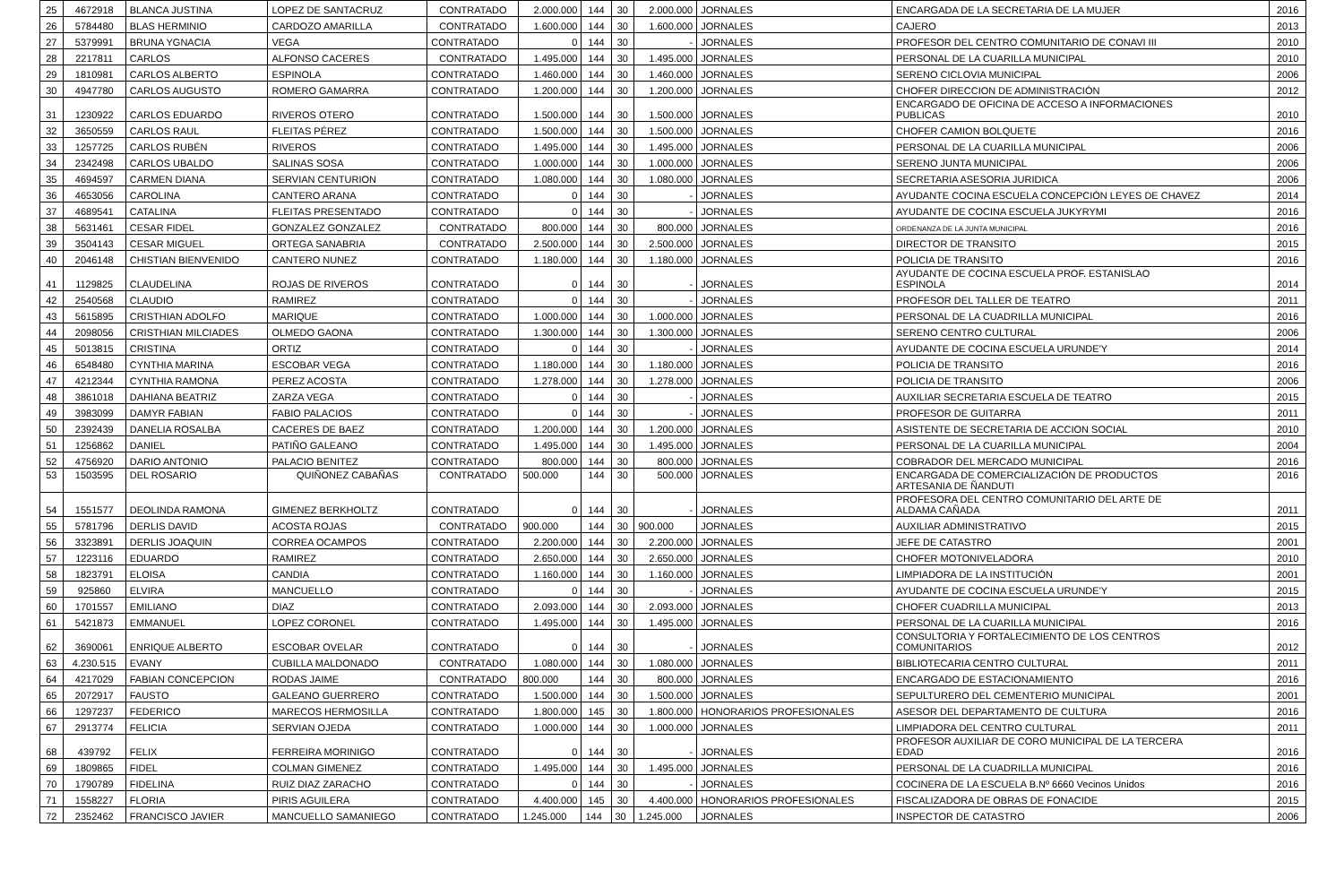| 25 | 4672918 | BLANCA JUSTINA | LOPEZ DE SANTACRUZ | CONTRATADO | 2.000.000 | 144 | 30 | 2.000.000 | JORNALES | ENCARGADA DE LA SECRETARIA DE LA MUJER | 2016 |
| 26 | 5784480 | BLAS HERMINIO | CARDOZO AMARILLA | CONTRATADO | 1.600.000 | 144 | 30 | 1.600.000 | JORNALES | CAJERO | 2013 |
| 27 | 5379991 | BRUNA YGNACIA | VEGA | CONTRATADO | 0 | 144 | 30 | - | JORNALES | PROFESOR DEL CENTRO COMUNITARIO DE CONAVI III | 2010 |
| 28 | 2217811 | CARLOS | ALFONSO CACERES | CONTRATADO | 1.495.000 | 144 | 30 | 1.495.000 | JORNALES | PERSONAL DE LA CUARILLA MUNICIPAL | 2010 |
| 29 | 1810981 | CARLOS ALBERTO | ESPINOLA | CONTRATADO | 1.460.000 | 144 | 30 | 1.460.000 | JORNALES | SERENO CICLOVIA MUNICIPAL | 2006 |
| 30 | 4947780 | CARLOS AUGUSTO | ROMERO GAMARRA | CONTRATADO | 1.200.000 | 144 | 30 | 1.200.000 | JORNALES | CHOFER DIRECCION DE ADMINISTRACIÓN | 2012 |
| 31 | 1230922 | CARLOS EDUARDO | RIVEROS OTERO | CONTRATADO | 1.500.000 | 144 | 30 | 1.500.000 | JORNALES | ENCARGADO DE OFICINA DE ACCESO A INFORMACIONES PUBLICAS | 2010 |
| 32 | 3650559 | CARLOS RAUL | FLEITAS PÉREZ | CONTRATADO | 1.500.000 | 144 | 30 | 1.500.000 | JORNALES | CHOFER CAMION BOLQUETE | 2016 |
| 33 | 1257725 | CARLOS RUBÉN | RIVEROS | CONTRATADO | 1.495.000 | 144 | 30 | 1.495.000 | JORNALES | PERSONAL DE LA CUARILLA MUNICIPAL | 2006 |
| 34 | 2342498 | CARLOS UBALDO | SALINAS SOSA | CONTRATADO | 1.000.000 | 144 | 30 | 1.000.000 | JORNALES | SERENO JUNTA MUNICIPAL | 2006 |
| 35 | 4694597 | CARMEN DIANA | SERVIAN CENTURION | CONTRATADO | 1.080.000 | 144 | 30 | 1.080.000 | JORNALES | SECRETARIA ASESORIA JURIDICA | 2006 |
| 36 | 4653056 | CAROLINA | CANTERO ARANA | CONTRATADO | 0 | 144 | 30 | - | JORNALES | AYUDANTE COCINA ESCUELA CONCEPCIÓN LEYES DE CHAVEZ | 2014 |
| 37 | 4689541 | CATALINA | FLEITAS PRESENTADO | CONTRATADO | 0 | 144 | 30 | - | JORNALES | AYUDANTE DE COCINA ESCUELA JUKYRYMI | 2016 |
| 38 | 5631461 | CESAR FIDEL | GONZALEZ GONZALEZ | CONTRATADO | 800.000 | 144 | 30 | 800.000 | JORNALES | ORDENANZA DE LA JUNTA MUNICIPAL | 2016 |
| 39 | 3504143 | CESAR MIGUEL | ORTEGA SANABRIA | CONTRATADO | 2.500.000 | 144 | 30 | 2.500.000 | JORNALES | DIRECTOR DE TRANSITO | 2015 |
| 40 | 2046148 | CHISTIAN BIENVENIDO | CANTERO NUNEZ | CONTRATADO | 1.180.000 | 144 | 30 | 1.180.000 | JORNALES | POLICIA DE TRANSITO | 2016 |
| 41 | 1129825 | CLAUDELINA | ROJAS DE RIVEROS | CONTRATADO | 0 | 144 | 30 | - | JORNALES | AYUDANTE DE COCINA ESCUELA PROF. ESTANISLAO ESPINOLA | 2014 |
| 42 | 2540568 | CLAUDIO | RAMIREZ | CONTRATADO | 0 | 144 | 30 | - | JORNALES | PROFESOR DEL TALLER DE TEATRO | 2011 |
| 43 | 5615895 | CRISTHIAN ADOLFO | MARIQUE | CONTRATADO | 1.000.000 | 144 | 30 | 1.000.000 | JORNALES | PERSONAL DE LA CUADRILLA MUNICIPAL | 2016 |
| 44 | 2098056 | CRISTHIAN MILCIADES | OLMEDO GAONA | CONTRATADO | 1.300.000 | 144 | 30 | 1.300.000 | JORNALES | SERENO CENTRO CULTURAL | 2006 |
| 45 | 5013815 | CRISTINA | ORTIZ | CONTRATADO | 0 | 144 | 30 | - | JORNALES | AYUDANTE DE COCINA ESCUELA URUNDE'Y | 2014 |
| 46 | 6548480 | CYNTHIA MARINA | ESCOBAR VEGA | CONTRATADO | 1.180.000 | 144 | 30 | 1.180.000 | JORNALES | POLICIA DE TRANSITO | 2016 |
| 47 | 4212344 | CYNTHIA RAMONA | PEREZ ACOSTA | CONTRATADO | 1.278.000 | 144 | 30 | 1.278.000 | JORNALES | POLICIA DE TRANSITO | 2006 |
| 48 | 3861018 | DAHIANA BEATRIZ | ZARZA VEGA | CONTRATADO | 0 | 144 | 30 | - | JORNALES | AUXILIAR SECRETARIA ESCUELA DE TEATRO | 2015 |
| 49 | 3983099 | DAMYR FABIAN | FABIO PALACIOS | CONTRATADO | 0 | 144 | 30 | - | JORNALES | PROFESOR DE GUITARRA | 2011 |
| 50 | 2392439 | DANELIA ROSALBA | CACERES DE BAEZ | CONTRATADO | 1.200.000 | 144 | 30 | 1.200.000 | JORNALES | ASISTENTE DE SECRETARIA DE ACCION SOCIAL | 2010 |
| 51 | 1256862 | DANIEL | PATIÑO GALEANO | CONTRATADO | 1.495.000 | 144 | 30 | 1.495.000 | JORNALES | PERSONAL DE LA CUARILLA MUNICIPAL | 2004 |
| 52 | 4756920 | DARIO ANTONIO | PALACIO BENITEZ | CONTRATADO | 800.000 | 144 | 30 | 800.000 | JORNALES | COBRADOR DEL MERCADO MUNICIPAL | 2016 |
| 53 | 1503595 | DEL ROSARIO | QUIÑONEZ CABAÑAS | CONTRATADO | 500.000 | 144 | 30 | 500.000 | JORNALES | ENCARGADA DE COMERCIALIZACIÓN DE PRODUCTOS ARTESANIA DE ÑANDUTI | 2016 |
| 54 | 1551577 | DEOLINDA RAMONA | GIMENEZ BERKHOLTZ | CONTRATADO | 0 | 144 | 30 | - | JORNALES | PROFESORA DEL CENTRO COMUNITARIO DEL ARTE DE ALDAMA CAÑADA | 2011 |
| 55 | 5781796 | DERLIS DAVID | ACOSTA ROJAS | CONTRATADO | 900.000 | 144 | 30 | 900.000 | JORNALES | AUXILIAR ADMINISTRATIVO | 2015 |
| 56 | 3323891 | DERLIS JOAQUIN | CORREA OCAMPOS | CONTRATADO | 2.200.000 | 144 | 30 | 2.200.000 | JORNALES | JEFE DE CATASTRO | 2001 |
| 57 | 1223116 | EDUARDO | RAMIREZ | CONTRATADO | 2.650.000 | 144 | 30 | 2.650.000 | JORNALES | CHOFER MOTONIVELADORA | 2010 |
| 58 | 1823791 | ELOISA | CANDIA | CONTRATADO | 1.160.000 | 144 | 30 | 1.160.000 | JORNALES | LIMPIADORA DE LA INSTITUCIÓN | 2001 |
| 59 | 925860 | ELVIRA | MANCUELLO | CONTRATADO | 0 | 144 | 30 | - | JORNALES | AYUDANTE DE COCINA ESCUELA URUNDE'Y | 2015 |
| 60 | 1701557 | EMILIANO | DIAZ | CONTRATADO | 2.093.000 | 144 | 30 | 2.093.000 | JORNALES | CHOFER CUADRILLA MUNICIPAL | 2013 |
| 61 | 5421873 | EMMANUEL | LOPEZ CORONEL | CONTRATADO | 1.495.000 | 144 | 30 | 1.495.000 | JORNALES | PERSONAL DE LA CUARILLA MUNICIPAL | 2016 |
| 62 | 3690061 | ENRIQUE ALBERTO | ESCOBAR OVELAR | CONTRATADO | 0 | 144 | 30 | - | JORNALES | CONSULTORIA Y FORTALECIMIENTO DE LOS CENTROS COMUNITARIOS | 2012 |
| 63 | 4.230.515 | EVANY | CUBILLA MALDONADO | CONTRATADO | 1.080.000 | 144 | 30 | 1.080.000 | JORNALES | BIBLIOTECARIA CENTRO CULTURAL | 2011 |
| 64 | 4217029 | FABIAN CONCEPCION | RODAS JAIME | CONTRATADO | 800.000 | 144 | 30 | 800.000 | JORNALES | ENCARGADO DE ESTACIONAMIENTO | 2016 |
| 65 | 2072917 | FAUSTO | GALEANO GUERRERO | CONTRATADO | 1.500.000 | 144 | 30 | 1.500.000 | JORNALES | SEPULTURERO DEL CEMENTERIO MUNICIPAL | 2001 |
| 66 | 1297237 | FEDERICO | MARECOS HERMOSILLA | CONTRATADO | 1.800.000 | 145 | 30 | 1.800.000 | HONORARIOS PROFESIONALES | ASESOR DEL DEPARTAMENTO DE CULTURA | 2016 |
| 67 | 2913774 | FELICIA | SERVIAN OJEDA | CONTRATADO | 1.000.000 | 144 | 30 | 1.000.000 | JORNALES | LIMPIADORA DEL CENTRO CULTURAL | 2011 |
| 68 | 439792 | FELIX | FERREIRA MORINIGO | CONTRATADO | 0 | 144 | 30 | - | JORNALES | PROFESOR AUXILIAR DE CORO MUNICIPAL DE LA TERCERA EDAD | 2016 |
| 69 | 1809865 | FIDEL | COLMAN GIMENEZ | CONTRATADO | 1.495.000 | 144 | 30 | 1.495.000 | JORNALES | PERSONAL DE LA CUADRILLA MUNICIPAL | 2016 |
| 70 | 1790789 | FIDELINA | RUIZ DIAZ ZARACHO | CONTRATADO | 0 | 144 | 30 | - | JORNALES | COCINERA DE LA ESCUELA B.Nº 6660 Vecinos Unidos | 2016 |
| 71 | 1558227 | FLORIA | PIRIS AGUILERA | CONTRATADO | 4.400.000 | 145 | 30 | 4.400.000 | HONORARIOS PROFESIONALES | FISCALIZADORA DE OBRAS DE FONACIDE | 2015 |
| 72 | 2352462 | FRANCISCO JAVIER | MANCUELLO SAMANIEGO | CONTRATADO | 1.245.000 | 144 | 30 | 1.245.000 | JORNALES | INSPECTOR DE CATASTRO | 2006 |